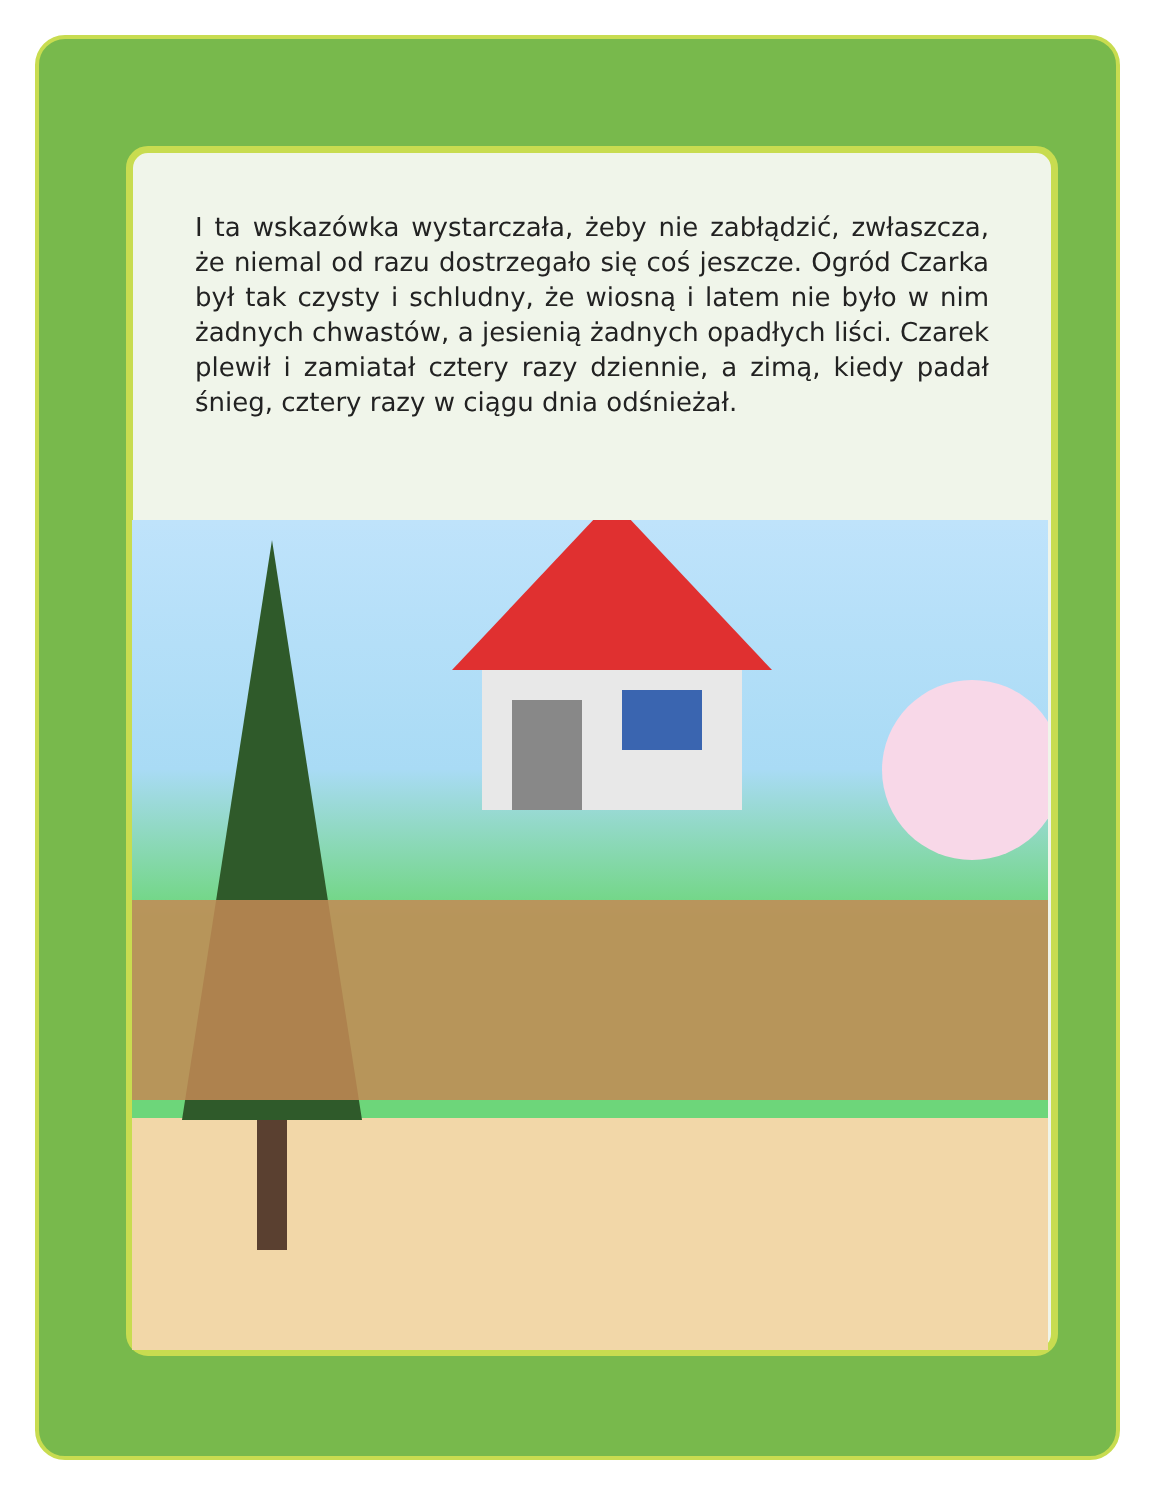I ta wskazówka wystarczała, żeby nie zabłądzić, zwłaszcza, że niemal od razu dostrzegało się coś jeszcze. Ogród Czarka był tak czysty i schludny, że wiosną i latem nie było w nim żadnych chwastów, a jesienią żadnych opadłych liści. Czarek plewił i zamiatał cztery razy dziennie, a zimą, kiedy padał śnieg, cztery razy w ciągu dnia odśnieżał.